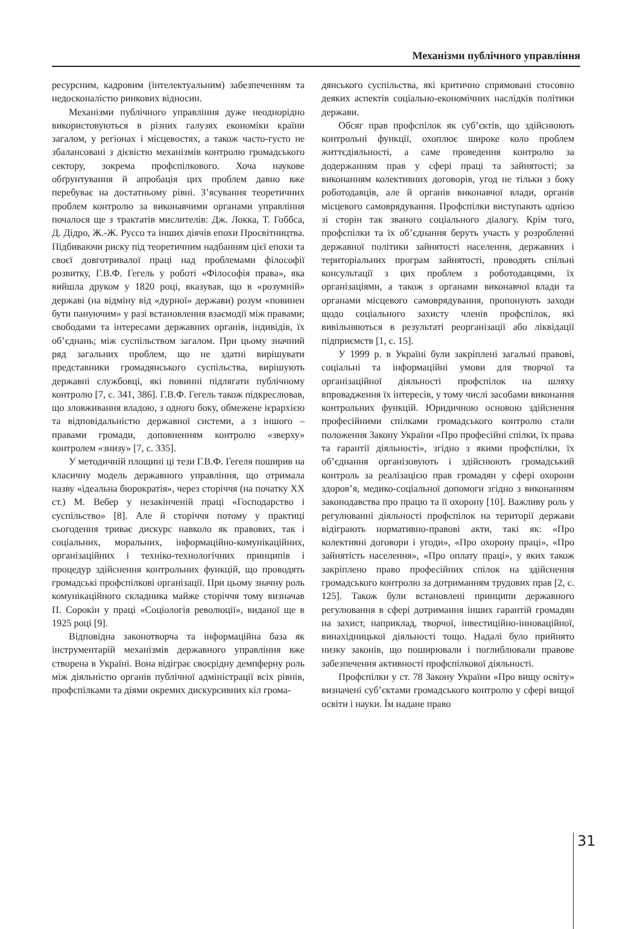Механізми публічного управління
ресурсним, кадровим (інтелектуальним) забезпеченням та недосконалістю ринкових відносин.
Механізми публічного управління дуже неоднорідно використовуються в різних галузях економіки країни загалом, у регіонах і місцевостях, а також часто-густо не збалансовані з дієвістю механізмів контролю громадського сектору, зокрема профспілкового. Хоча наукове обґрунтування й апробація цих проблем давно вже перебуває на достатньому рівні. З’ясування теоретичних проблем контролю за виконавчими органами управління почалося ще з трактатів мислителів: Дж. Локка, Т. Гоббса, Д. Дідро, Ж.-Ж. Руссо та інших діячів епохи Просвітництва. Підбиваючи риску під теоретичним надбанням цієї епохи та своєї довготривалої праці над проблемами філософії розвитку, Г.В.Ф. Гегель у роботі «Філософія права», яка вийшла друком у 1820 році, вказував, що в «розумній» державі (на відміну від «дурної» держави) розум «повинен бути пануючим» у разі встановлення взаємодії між правами; свободами та інтересами державних органів, індивідів, їх об’єднань; між суспільством загалом. При цьому значний ряд загальних проблем, що не здатні вирішувати представники громадянського суспільства, вирішують державні службовці, які повинні підлягати публічному контролю [7, с. 341, 386]. Г.В.Ф. Гегель також підкреслював, що зловживання владою, з одного боку, обмежене ієрархією та відповідальністю державної системи, а з іншого – правами громади, доповненням контролю «зверху» контролем «знизу» [7, с. 335].
У методичній площині ці тези Г.В.Ф. Гегеля поширив на класичну модель державного управління, що отримала назву «ідеальна бюрократія», через сторіччя (на початку ХХ ст.) М. Вебер у незакінченій праці «Господарство і суспільство» [8]. Але й сторіччя потому у практиці сьогодення триває дискурс навколо як правових, так і соціальних, моральних, інформаційно-комунікаційних, організаційних і техніко-технологічних принципів і процедур здійснення контрольних функцій, що проводять громадські профспілкові організації. При цьому значну роль комунікаційного складника майже сторіччя тому визначав П. Сорокін у праці «Соціологія революції», виданої ще в 1925 році [9].
Відповідна законотворча та інформаційна база як інструментарій механізмів державного управління вже створена в Україні. Вона відіграє своєрідну демпферну роль між діяльністю органів публічної адміністрації всіх рівнів, профспілками та діями окремих дискурсивних кіл грома-
дянського суспільства, які критично спрямовані стосовно деяких аспектів соціально-економічних наслідків політики держави.
Обсяг прав профспілок як суб’єктів, що здійснюють контрольні функції, охоплює широке коло проблем життєдіяльності, а саме проведення контролю за додержанням прав у сфері праці та зайнятості; за виконанням колективних договорів, угод не тільки з боку роботодавців, але й органів виконавчої влади, органів місцевого самоврядування. Профспілки виступають однією зі сторін так званого соціального діалогу. Крім того, профспілки та їх об’єднання беруть участь у розробленні державної політики зайнятості населення, державних і територіальних програм зайнятості, проводять спільні консультації з цих проблем з роботодавцями, їх організаціями, а також з органами виконавчої влади та органами місцевого самоврядування, пропонують заходи щодо соціального захисту членів профспілок, які вивільняються в результаті реорганізації або ліквідації підприємств [1, с. 15].
У 1999 р. в Україні були закріплені загальні правові, соціальні та інформаційні умови для творчої та організаційної діяльності профспілок на шляху впровадження їх інтересів, у тому числі засобами виконання контрольних функцій. Юридичною основою здійснення професійними спілками громадського контролю стали положення Закону України «Про професійні спілки, їх права та гарантії діяльності», згідно з якими профспілки, їх об’єднання організовують і здійснюють громадський контроль за реалізацією прав громадян у сфері охорони здоров’я, медико-соціальної допомоги згідно з виконанням законодавства про працю та її охорону [10]. Важливу роль у регулюванні діяльності профспілок на території держави відіграють нормативно-правові акти, такі як: «Про колективні договори і угоди», «Про охорону праці», «Про зайнятість населення», «Про оплату праці», у яких також закріплено право професійних спілок на здійснення громадського контролю за дотриманням трудових прав [2, с. 125]. Також були встановлені принципи державного регулювання в сфері дотримання інших гарантій громадян на захист, наприклад, творчої, інвестиційно-інноваційної, винахідницької діяльності тощо. Надалі було прийнято низку законів, що поширювали і поглиблювали правове забезпечення активності профспілкової діяльності.
Профспілки у ст. 78 Закону України «Про вищу освіту» визначені суб’єктами громадського контролю у сфері вищої освіти і науки. Їм надане право
31